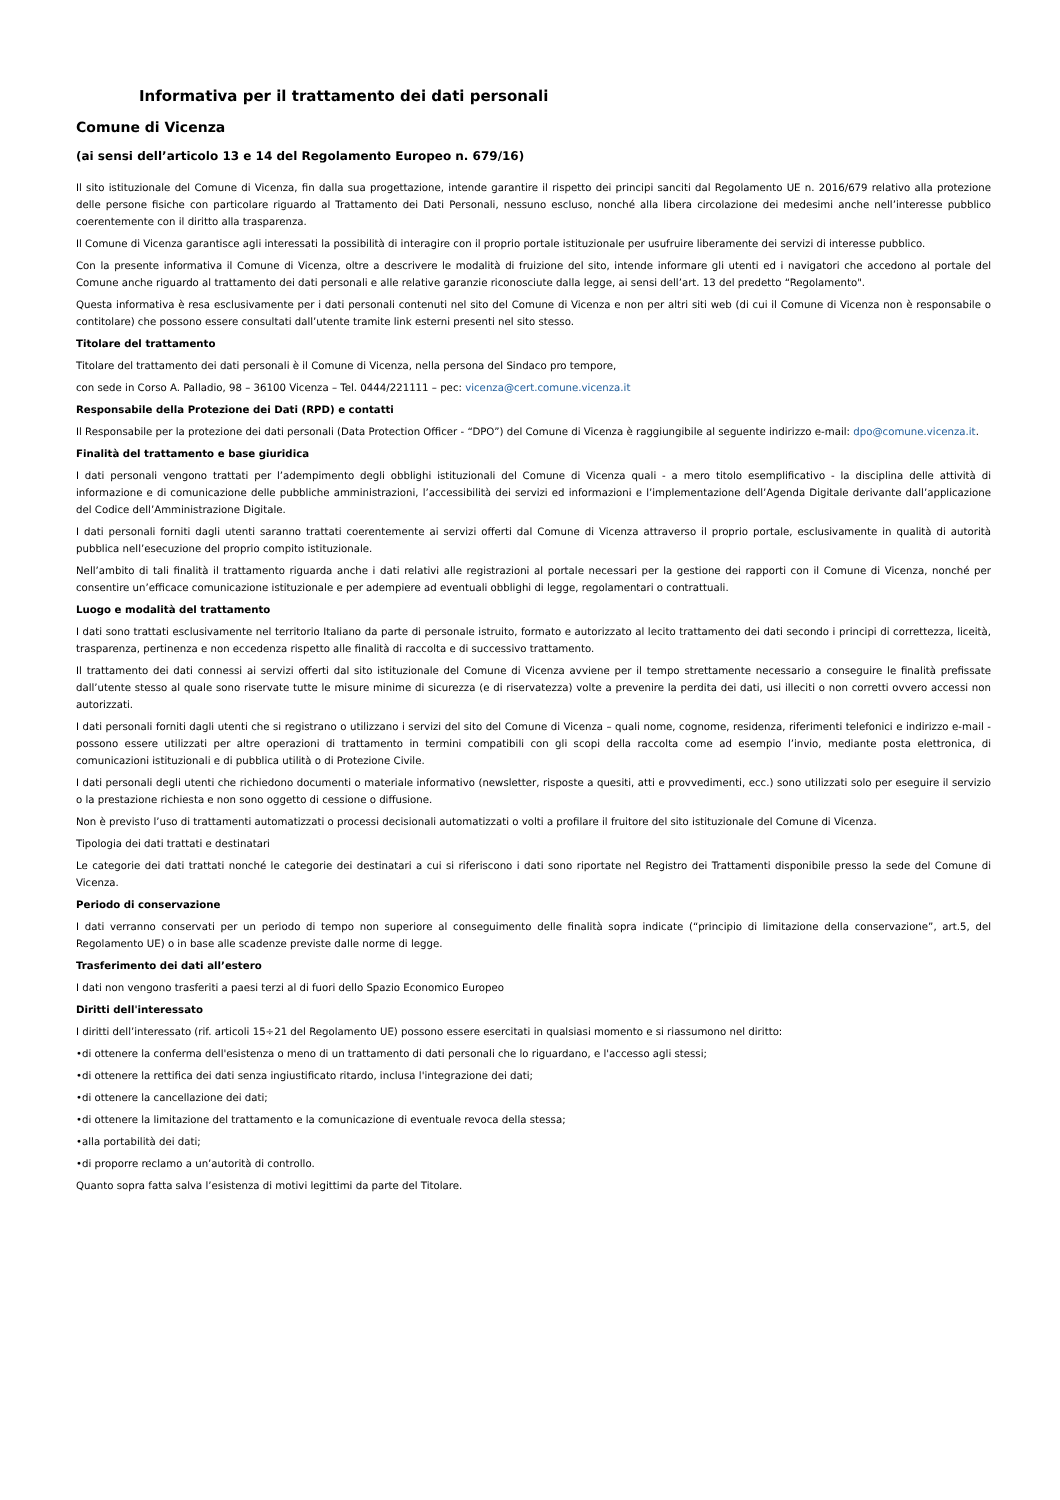Informativa per il trattamento dei dati personali
Comune di Vicenza
(ai sensi dell’articolo 13 e 14 del Regolamento Europeo n. 679/16)
Il sito istituzionale del Comune di Vicenza, fin dalla sua progettazione, intende garantire il rispetto dei principi sanciti dal Regolamento UE n. 2016/679 relativo alla protezione delle persone fisiche con particolare riguardo al Trattamento dei Dati Personali, nessuno escluso, nonché alla libera circolazione dei medesimi anche nell’interesse pubblico coerentemente con il diritto alla trasparenza.
Il Comune di Vicenza garantisce agli interessati la possibilità di interagire con il proprio portale istituzionale per usufruire liberamente dei servizi di interesse pubblico.
Con la presente informativa il Comune di Vicenza, oltre a descrivere le modalità di fruizione del sito, intende informare gli utenti ed i navigatori che accedono al portale del Comune anche riguardo al trattamento dei dati personali e alle relative garanzie riconosciute dalla legge, ai sensi dell’art. 13 del predetto “Regolamento".
Questa informativa è resa esclusivamente per i dati personali contenuti nel sito del Comune di Vicenza e non per altri siti web (di cui il Comune di Vicenza non è responsabile o contitolare) che possono essere consultati dall’utente tramite link esterni presenti nel sito stesso.
Titolare del trattamento
Titolare del trattamento dei dati personali è il Comune di Vicenza, nella persona del Sindaco pro tempore,
con sede in Corso A. Palladio, 98 – 36100 Vicenza – Tel. 0444/221111 – pec: vicenza@cert.comune.vicenza.it
Responsabile della Protezione dei Dati (RPD) e contatti
Il Responsabile per la protezione dei dati personali (Data Protection Officer - “DPO”) del Comune di Vicenza è raggiungibile al seguente indirizzo e-mail: dpo@comune.vicenza.it.
Finalità del trattamento e base giuridica
I dati personali vengono trattati per l’adempimento degli obblighi istituzionali del Comune di Vicenza quali - a mero titolo esemplificativo - la disciplina delle attività di informazione e di comunicazione delle pubbliche amministrazioni, l’accessibilità dei servizi ed informazioni e l’implementazione dell’Agenda Digitale derivante dall’applicazione del Codice dell’Amministrazione Digitale.
I dati personali forniti dagli utenti saranno trattati coerentemente ai servizi offerti dal Comune di Vicenza attraverso il proprio portale, esclusivamente in qualità di autorità pubblica nell’esecuzione del proprio compito istituzionale.
Nell’ambito di tali finalità il trattamento riguarda anche i dati relativi alle registrazioni al portale necessari per la gestione dei rapporti con il Comune di Vicenza, nonché per consentire un’efficace comunicazione istituzionale e per adempiere ad eventuali obblighi di legge, regolamentari o contrattuali.
Luogo e modalità del trattamento
I dati sono trattati esclusivamente nel territorio Italiano da parte di personale istruito, formato e autorizzato al lecito trattamento dei dati secondo i principi di correttezza, liceità, trasparenza, pertinenza e non eccedenza rispetto alle finalità di raccolta e di successivo trattamento.
Il trattamento dei dati connessi ai servizi offerti dal sito istituzionale del Comune di Vicenza avviene per il tempo strettamente necessario a conseguire le finalità prefissate dall’utente stesso al quale sono riservate tutte le misure minime di sicurezza (e di riservatezza) volte a prevenire la perdita dei dati, usi illeciti o non corretti ovvero accessi non autorizzati.
I dati personali forniti dagli utenti che si registrano o utilizzano i servizi del sito del Comune di Vicenza – quali nome, cognome, residenza, riferimenti telefonici e indirizzo e-mail - possono essere utilizzati per altre operazioni di trattamento in termini compatibili con gli scopi della raccolta come ad esempio l’invio, mediante posta elettronica, di comunicazioni istituzionali e di pubblica utilità o di Protezione Civile.
I dati personali degli utenti che richiedono documenti o materiale informativo (newsletter, risposte a quesiti, atti e provvedimenti, ecc.) sono utilizzati solo per eseguire il servizio o la prestazione richiesta e non sono oggetto di cessione o diffusione.
Non è previsto l’uso di trattamenti automatizzati o processi decisionali automatizzati o volti a profilare il fruitore del sito istituzionale del Comune di Vicenza.
Tipologia dei dati trattati e destinatari
Le categorie dei dati trattati nonché le categorie dei destinatari a cui si riferiscono i dati sono riportate nel Registro dei Trattamenti disponibile presso la sede del Comune di Vicenza.
Periodo di conservazione
I dati verranno conservati per un periodo di tempo non superiore al conseguimento delle finalità sopra indicate (“principio di limitazione della conservazione”, art.5, del Regolamento UE) o in base alle scadenze previste dalle norme di legge.
Trasferimento dei dati all’estero
I dati non vengono trasferiti a paesi terzi al di fuori dello Spazio Economico Europeo
Diritti dell'interessato
I diritti dell’interessato (rif. articoli 15÷21 del Regolamento UE) possono essere esercitati in qualsiasi momento e si riassumono nel diritto:
•di ottenere la conferma dell'esistenza o meno di un trattamento di dati personali che lo riguardano, e l'accesso agli stessi;
•di ottenere la rettifica dei dati senza ingiustificato ritardo, inclusa l'integrazione dei dati;
•di ottenere la cancellazione dei dati;
•di ottenere la limitazione del trattamento e la comunicazione di eventuale revoca della stessa;
•alla portabilità dei dati;
•di proporre reclamo a un’autorità di controllo.
Quanto sopra fatta salva l’esistenza di motivi legittimi da parte del Titolare.